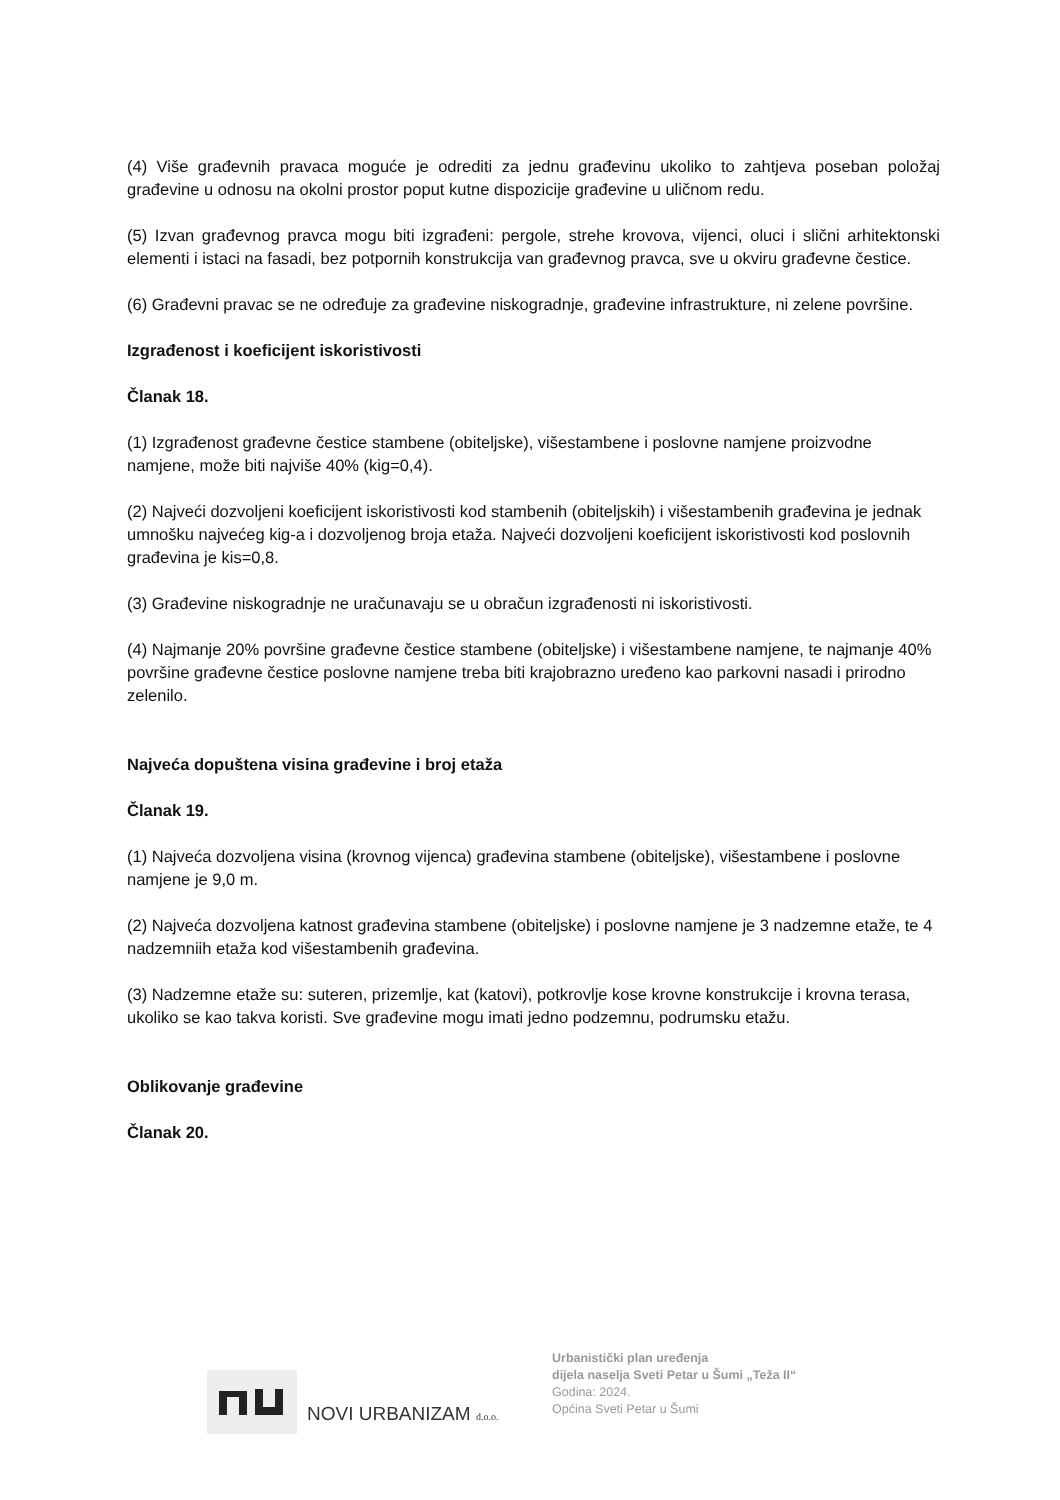(4) Više građevnih pravaca moguće je odrediti za jednu građevinu ukoliko to zahtjeva poseban položaj građevine u odnosu na okolni prostor poput kutne dispozicije građevine u uličnom redu.
(5) Izvan građevnog pravca mogu biti izgrađeni: pergole, strehe krovova, vijenci, oluci i slični arhitektonski elementi i istaci na fasadi, bez potpornih konstrukcija van građevnog pravca, sve u okviru građevne čestice.
(6) Građevni pravac se ne određuje za građevine niskogradnje, građevine infrastrukture, ni zelene površine.
Izgrađenost i koeficijent iskoristivosti
Članak 18.
(1) Izgrađenost građevne čestice stambene (obiteljske), višestambene i poslovne namjene proizvodne namjene, može biti najviše 40% (kig=0,4).
(2) Najveći dozvoljeni koeficijent iskoristivosti kod stambenih (obiteljskih) i višestambenih građevina je jednak umnošku najvećeg kig-a i dozvoljenog broja etaža. Najveći dozvoljeni koeficijent iskoristivosti kod poslovnih građevina je kis=0,8.
(3) Građevine niskogradnje ne uračunavaju se u obračun izgrađenosti ni iskoristivosti.
(4) Najmanje 20% površine građevne čestice stambene (obiteljske) i višestambene namjene, te najmanje 40% površine građevne čestice poslovne namjene treba biti krajobrazno uređeno kao parkovni nasadi i prirodno zelenilo.
Najveća dopuštena visina građevine i broj etaža
Članak 19.
(1) Najveća dozvoljena visina (krovnog vijenca) građevina stambene (obiteljske), višestambene i poslovne namjene je 9,0 m.
(2) Najveća dozvoljena katnost građevina stambene (obiteljske) i poslovne namjene je 3 nadzemne etaže, te 4 nadzemniih etaža kod višestambenih građevina.
(3) Nadzemne etaže su: suteren, prizemlje, kat (katovi), potkrovlje kose krovne konstrukcije i krovna terasa, ukoliko se kao takva koristi. Sve građevine mogu imati jedno podzemnu, podrumsku etažu.
Oblikovanje građevine
Članak 20.
NOVI URBANIZAM d.o.o.
Urbanistički plan uređenja
dijela naselja Sveti Petar u Šumi „Teža II“
Godina: 2024.
Općina Sveti Petar u Šumi